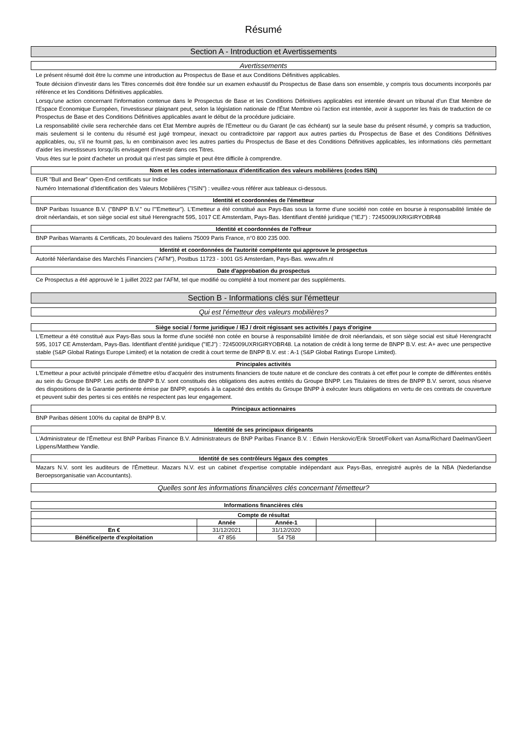Résumé
Section A - Introduction et Avertissements
Avertissements
Le présent résumé doit être lu comme une introduction au Prospectus de Base et aux Conditions Définitives applicables.
Toute décision d'investir dans les Titres concernés doit être fondée sur un examen exhaustif du Prospectus de Base dans son ensemble, y compris tous documents incorporés par référence et les Conditions Définitives applicables.
Lorsqu'une action concernant l'information contenue dans le Prospectus de Base et les Conditions Définitives applicables est intentée devant un tribunal d'un Etat Membre de l'Espace Economique Européen, l'investisseur plaignant peut, selon la législation nationale de l'État Membre où l'action est intentée, avoir à supporter les frais de traduction de ce Prospectus de Base et des Conditions Définitives applicables avant le début de la procédure judiciaire.
La responsabilité civile sera recherchée dans cet Etat Membre auprès de l'Emetteur ou du Garant (le cas échéant) sur la seule base du présent résumé, y compris sa traduction, mais seulement si le contenu du résumé est jugé trompeur, inexact ou contradictoire par rapport aux autres parties du Prospectus de Base et des Conditions Définitives applicables, ou, s'il ne fournit pas, lu en combinaison avec les autres parties du Prospectus de Base et des Conditions Définitives applicables, les informations clés permettant d'aider les investisseurs lorsqu'ils envisagent d'investir dans ces Titres.
Vous êtes sur le point d'acheter un produit qui n'est pas simple et peut être difficile à comprendre.
Nom et les codes internationaux d'identification des valeurs mobilières (codes ISIN)
EUR "Bull and Bear" Open-End certificats sur Indice
Numéro International d'Identification des Valeurs Mobilières ("ISIN") : veuillez-vous référer aux tableaux ci-dessous.
Identité et coordonnées de l'émetteur
BNP Paribas Issuance B.V. ("BNPP B.V." ou l'"Emetteur"). L'Emetteur a été constitué aux Pays-Bas sous la forme d'une société non cotée en bourse à responsabilité limitée de droit néerlandais, et son siège social est situé Herengracht 595, 1017 CE Amsterdam, Pays-Bas. Identifiant d'entité juridique ("IEJ") : 7245009UXRIGIRYOBR48
Identité et coordonnées de l'offreur
BNP Paribas Warrants & Certificats, 20 boulevard des Italiens 75009 Paris France, n°0 800 235 000.
Identité et coordonnées de l'autorité compétente qui approuve le prospectus
Autorité Néerlandaise des Marchés Financiers ("AFM"), Postbus 11723 - 1001 GS Amsterdam, Pays-Bas. www.afm.nl
Date d'approbation du prospectus
Ce Prospectus a été approuvé le 1 juillet 2022 par l'AFM, tel que modifié ou complété à tout moment par des suppléments.
Section B - Informations clés sur l'émetteur
Qui est l'émetteur des valeurs mobilières?
Siège social / forme juridique / IEJ / droit régissant ses activités / pays d'origine
L'Emetteur a été constitué aux Pays-Bas sous la forme d'une société non cotée en bourse à responsabilité limitée de droit néerlandais, et son siège social est situé Herengracht 595, 1017 CE Amsterdam, Pays-Bas. Identifiant d'entité juridique ("IEJ") : 7245009UXRIGIRYOBR48. La notation de crédit à long terme de BNPP B.V. est: A+ avec une perspective stable (S&P Global Ratings Europe Limited) et la notation de credit à court terme de BNPP B.V. est : A-1 (S&P Global Ratings Europe Limited).
Principales activités
L'Emetteur a pour activité principale d'émettre et/ou d'acquérir des instruments financiers de toute nature et de conclure des contrats à cet effet pour le compte de différentes entités au sein du Groupe BNPP. Les actifs de BNPP B.V. sont constitués des obligations des autres entités du Groupe BNPP. Les Titulaires de titres de BNPP B.V. seront, sous réserve des dispositions de la Garantie pertinente émise par BNPP, exposés à la capacité des entités du Groupe BNPP à exécuter leurs obligations en vertu de ces contrats de couverture et peuvent subir des pertes si ces entités ne respectent pas leur engagement.
Principaux actionnaires
BNP Paribas détient 100% du capital de BNPP B.V.
Identité de ses principaux dirigeants
L'Administrateur de l'Émetteur est BNP Paribas Finance B.V. Administrateurs de BNP Paribas Finance B.V. : Edwin Herskovic/Erik Stroet/Folkert van Asma/Richard Daelman/Geert Lippens/Matthew Yandle.
Identité de ses contrôleurs légaux des comptes
Mazars N.V. sont les auditeurs de l'Émetteur. Mazars N.V. est un cabinet d'expertise comptable indépendant aux Pays-Bas, enregistré auprès de la NBA (Nederlandse Beroepsorganisatie van Accountants).
Quelles sont les informations financières clés concernant l'émetteur?
Informations financières clés
Compte de résultat
| | Année | Année-1 | | |
| --- | --- | --- | --- | --- |
| En € | 31/12/2021 | 31/12/2020 | | |
| Bénéfice/perte d'exploitation | 47 856 | 54 758 | | |